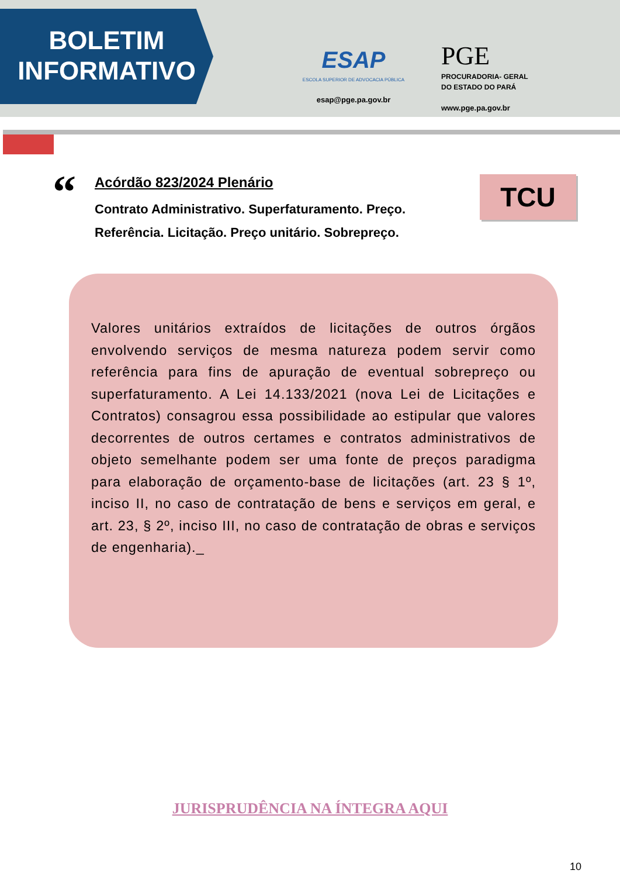BOLETIM
INFORMATIVO
ESAP
ESCOLA SUPERIOR DE ADVOCACIA PÚBLICA
esap@pge.pa.gov.br
PGE
PROCURADORIA- GERAL
DO ESTADO DO PARÁ
www.pge.pa.gov.br
“
Acórdão 823/2024 Plenário
Contrato Administrativo. Superfaturamento. Preço.
Referência. Licitação. Preço unitário. Sobrepreço.
TCU
Valores unitários extraídos de licitações de outros órgãos envolvendo serviços de mesma natureza podem servir como referência para fins de apuração de eventual sobrepreço ou superfaturamento. A Lei 14.133/2021 (nova Lei de Licitações e Contratos) consagrou essa possibilidade ao estipular que valores decorrentes de outros certames e contratos administrativos de objeto semelhante podem ser uma fonte de preços paradigma para elaboração de orçamento-base de licitações (art. 23 § 1º, inciso II, no caso de contratação de bens e serviços em geral, e art. 23, § 2º, inciso III, no caso de contratação de obras e serviços de engenharia)._
JURISPRUDÊNCIA NA ÍNTEGRA AQUI
10